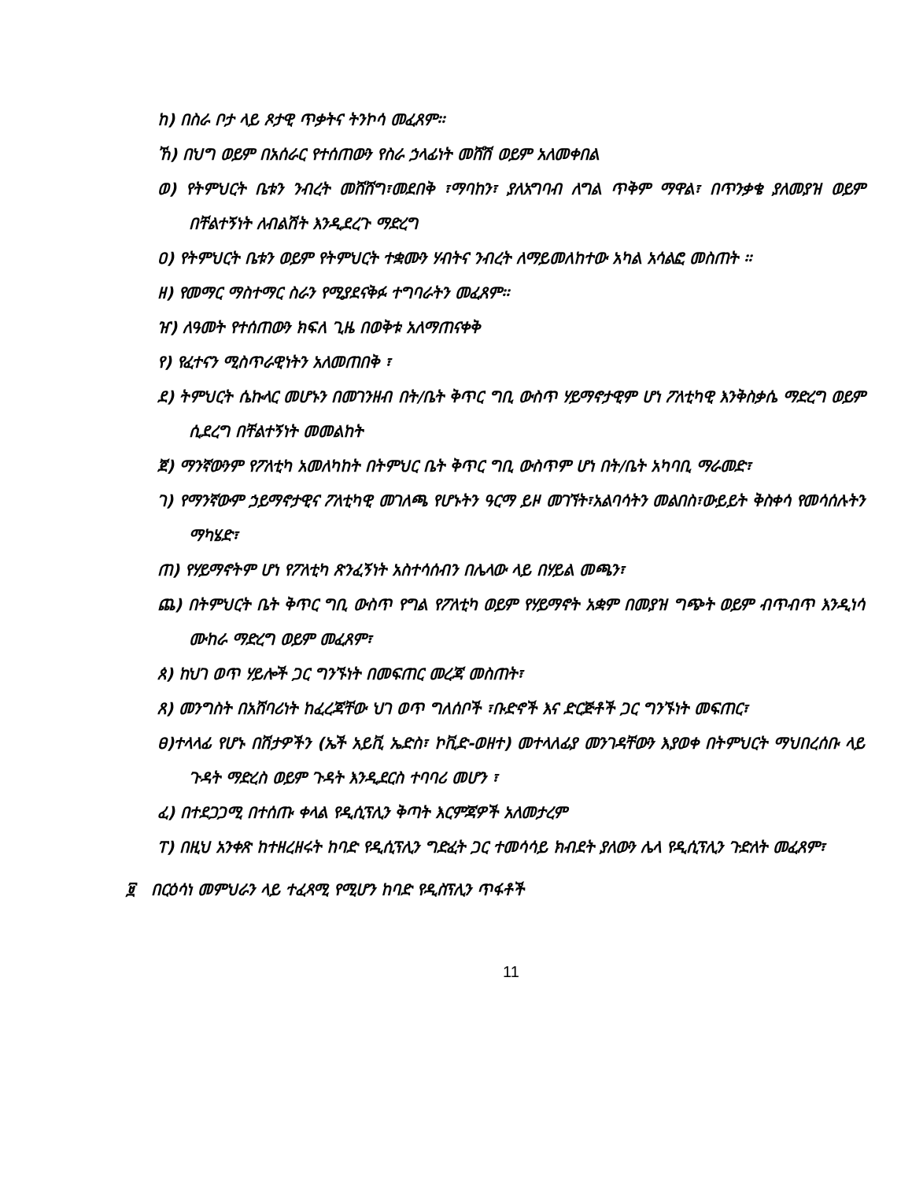ከ) በስራ ቦታ ላይ ጾታዊ ጥቃትና ትንኮሳ መፈጸም፡፡
ኸ) በህግ ወይም በአሰራር የተሰጠውን የስራ ኃላፊነት መሸሽ ወይም አለመቀበል
ወ) የትምህርት ቤቱን ንብረት መሸሸግ፣መደበቅ ፣ማባከን፣ ያለአግባብ ለግል ጥቅም ማዋል፣ በጥንቃቄ ያለመያዝ ወይም በቸልተኝነት ለብልሽት እንዲደረጉ ማድረግ
ዐ) የትምህርት ቤቱን ወይም የትምህርት ተቋሙን ሃብትና ንብረት ለማይመለከተው አካል አሳልፎ መስጠት ፡፡
ዘ) የመማር ማስተማር ስራን የሚያደናቅፉ ተግባራትን መፈጸም፡፡
ዠ) ለዓመት የተሰጠውን ክፍለ ጊዜ በወቅቱ አለማጠናቀቅ
የ) የፈተናን ሚስጥራዊነትን አለመጠበቅ ፣
ደ) ትምህርት ሴኩላር መሆኑን በመገንዘብ በት/ቤት ቅጥር ግቢ ውስጥ ሃይማኖታዊም ሆነ ፖለቲካዊ እንቅስቃሴ ማድረግ ወይም ሲደረግ በቸልተኝነት መመልከት
ጀ) ማንኛውንም የፖለቲካ አመለካከት በትምህር ቤት ቅጥር ግቢ ውስጥም ሆነ በት/ቤት አካባቢ ማራመድ፣
ገ) የማንኛውም ኃይማኖታዊና ፖለቲካዊ መገለጫ የሆኑትን ዓርማ ይዞ መገኘት፣አልባሳትን መልበስ፣ውይይት ቅስቀሳ የመሳሰሉትን ማካሄድ፣
ጠ) የሃይማኖትም ሆነ የፖለቲካ ጽንፈኝነት አስተሳሰብን በሌላው ላይ በሃይል መጫን፣
ጨ) በትምህርት ቤት ቅጥር ግቢ ውስጥ የግል የፖለቲካ ወይም የሃይማኖት አቋም በመያዝ ግጭት ወይም ብጥብጥ እንዲነሳ ሙከራ ማድረግ ወይም መፈጸም፣
ጰ) ከህገ ወጥ ሃይሎች ጋር ግንኙነት በመፍጠር መረጃ መስጠት፣
ጸ) መንግስት በአሸባሪነት ከፈረጃቸው ህገ ወጥ ግለሰቦች ፣ቡድኖች እና ድርጅቶች ጋር ግንኙነት መፍጠር፣
ፀ)ተላላፊ የሆኑ በሽታዎችን (ኤች አይቪ ኤድስ፣ ኮቪድ-ወዘተ) መተላለፊያ መንገዳቸውን እያወቀ በትምህርት ማህበረሰቡ ላይ ጉዳት ማድረስ ወይም ጉዳት እንዲደርስ ተባባሪ መሆን ፣
ፈ) በተደጋጋሚ በተሰጡ ቀላል የዲሲፕሊን ቅጣት እርምጃዎች አለመታረም
ፐ) በዚህ አንቀጽ ከተዘረዘሩት ከባድ የዲሲፕሊን ግድፈት ጋር ተመሳሳይ ክብደት ያለውን ሌላ የዲሲፕሊን ጉድለት መፈጸም፣
፱ በርዕሳነ መምህራን ላይ ተፈጻሚ የሚሆን ከባድ የዲስፕሊን ጥፋቶች
11